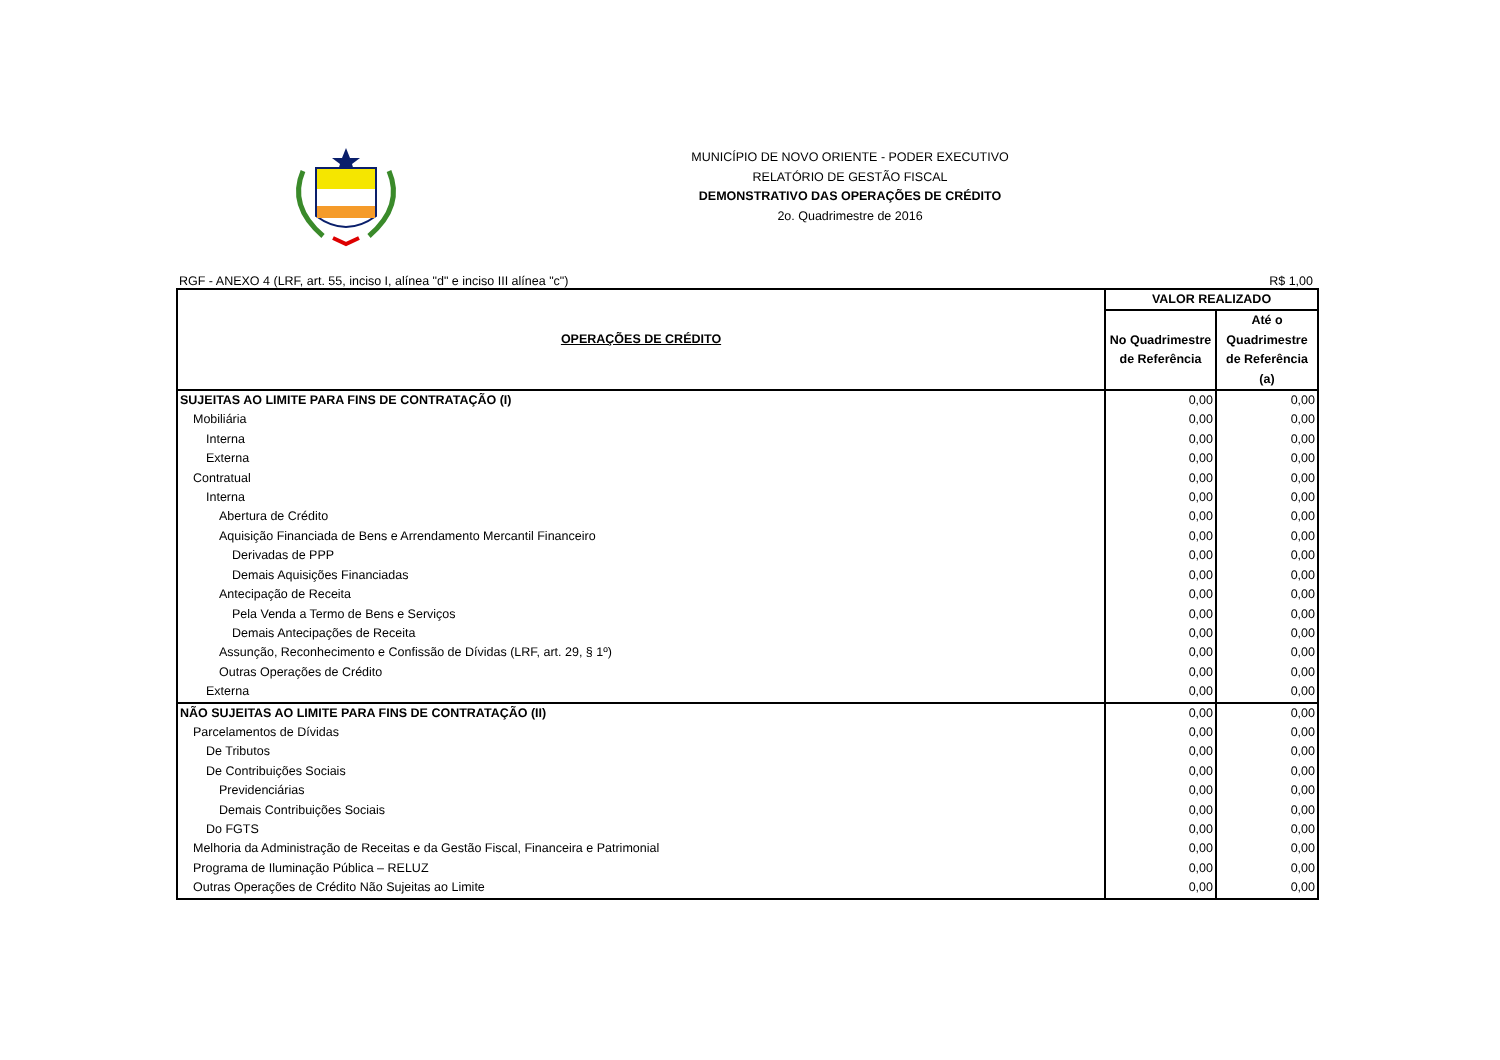MUNICÍPIO DE NOVO ORIENTE - PODER EXECUTIVO
RELATÓRIO DE GESTÃO FISCAL
DEMONSTRATIVO DAS OPERAÇÕES DE CRÉDITO
2o. Quadrimestre de 2016
RGF - ANEXO 4 (LRF, art. 55, inciso I, alínea "d" e inciso III alínea "c") R$ 1,00
| OPERAÇÕES DE CRÉDITO | VALOR REALIZADO | |
| --- | --- | --- |
| | No Quadrimestre de Referência | Até o Quadrimestre de Referência (a) |
| SUJEITAS AO LIMITE PARA FINS DE CONTRATAÇÃO (I) | 0,00 | 0,00 |
| Mobiliária | 0,00 | 0,00 |
| Interna | 0,00 | 0,00 |
| Externa | 0,00 | 0,00 |
| Contratual | 0,00 | 0,00 |
| Interna | 0,00 | 0,00 |
| Abertura de Crédito | 0,00 | 0,00 |
| Aquisição Financiada de Bens e Arrendamento Mercantil Financeiro | 0,00 | 0,00 |
| Derivadas de PPP | 0,00 | 0,00 |
| Demais Aquisições Financiadas | 0,00 | 0,00 |
| Antecipação de Receita | 0,00 | 0,00 |
| Pela Venda a Termo de Bens e Serviços | 0,00 | 0,00 |
| Demais Antecipações de Receita | 0,00 | 0,00 |
| Assunção, Reconhecimento e Confissão de Dívidas (LRF, art. 29, § 1º) | 0,00 | 0,00 |
| Outras Operações de Crédito | 0,00 | 0,00 |
| Externa | 0,00 | 0,00 |
| NÃO SUJEITAS AO LIMITE PARA FINS DE CONTRATAÇÃO (II) | 0,00 | 0,00 |
| Parcelamentos de Dívidas | 0,00 | 0,00 |
| De Tributos | 0,00 | 0,00 |
| De Contribuições Sociais | 0,00 | 0,00 |
| Previdenciárias | 0,00 | 0,00 |
| Demais Contribuições Sociais | 0,00 | 0,00 |
| Do FGTS | 0,00 | 0,00 |
| Melhoria da Administração de Receitas e da Gestão Fiscal, Financeira e Patrimonial | 0,00 | 0,00 |
| Programa de Iluminação Pública – RELUZ | 0,00 | 0,00 |
| Outras Operações de Crédito Não Sujeitas ao Limite | 0,00 | 0,00 |